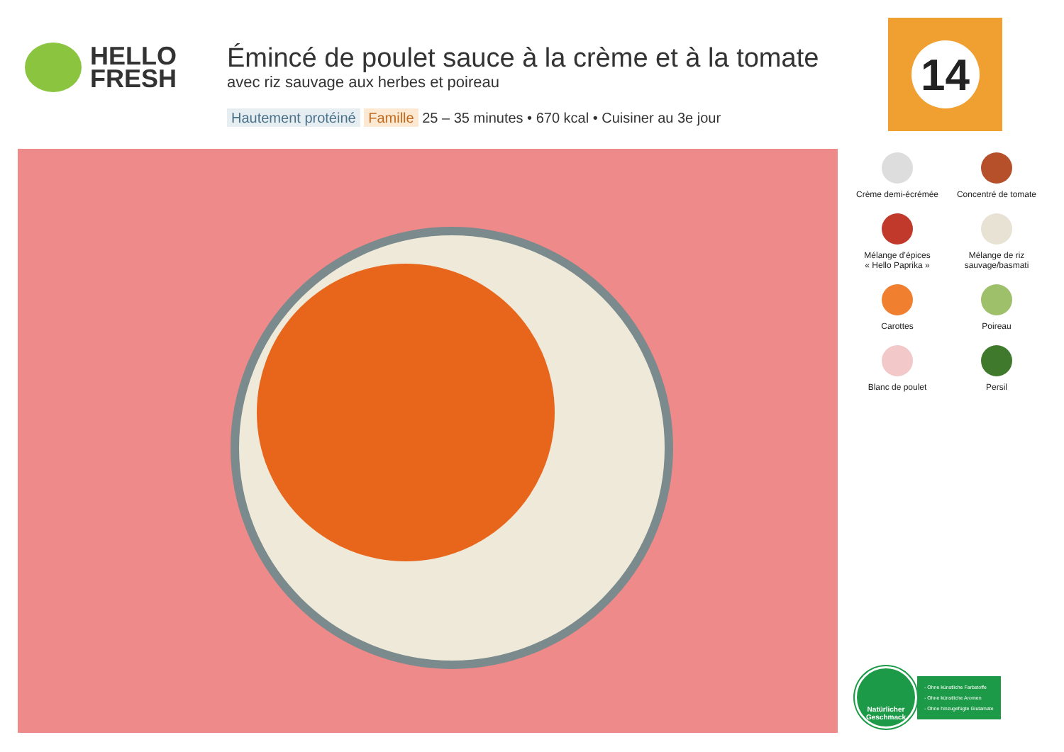HELLO
FRESH
Émincé de poulet sauce à la crème et à la tomate
avec riz sauvage aux herbes et poireau
Hautement protéiné Famille 25 – 35 minutes • 670 kcal • Cuisiner au 3e jour
14
Crème demi-écrémée
Concentré de tomate
Mélange d’épices
« Hello Paprika »
Mélange de riz
sauvage/basmati
Carottes
Poireau
Blanc de poulet
Persil
Natürlicher
Geschmack
- Ohne künstliche Farbstoffe
- Ohne künstliche Aromen
- Ohne hinzugefügte Glutamate